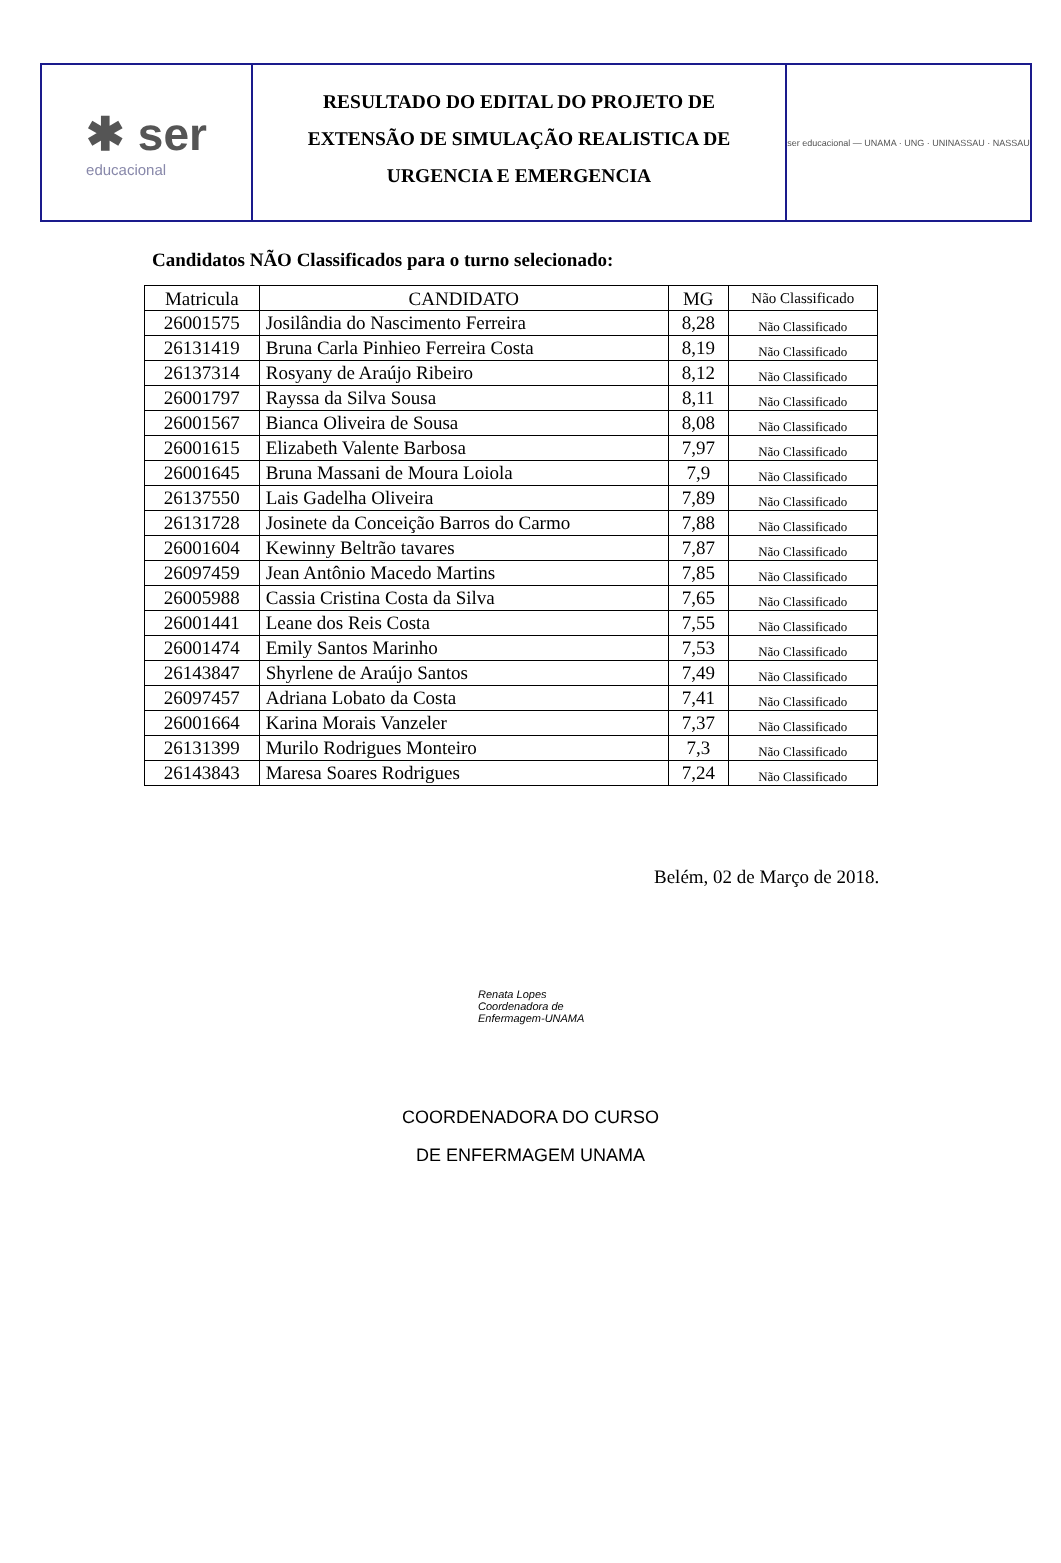✱ ser
educacional
RESULTADO DO EDITAL DO PROJETO DE
EXTENSÃO DE SIMULAÇÃO REALISTICA DE
URGENCIA E EMERGENCIA
ser educacional — UNAMA · UNG · UNINASSAU · NASSAU
Candidatos NÃO Classificados para o turno selecionado:
| Matricula | CANDIDATO | MG | Não Classificado |
| --- | --- | --- | --- |
| 26001575 | Josilândia do Nascimento Ferreira | 8,28 | Não Classificado |
| 26131419 | Bruna Carla Pinhieo Ferreira Costa | 8,19 | Não Classificado |
| 26137314 | Rosyany de Araújo Ribeiro | 8,12 | Não Classificado |
| 26001797 | Rayssa da Silva Sousa | 8,11 | Não Classificado |
| 26001567 | Bianca Oliveira de Sousa | 8,08 | Não Classificado |
| 26001615 | Elizabeth Valente Barbosa | 7,97 | Não Classificado |
| 26001645 | Bruna Massani de Moura Loiola | 7,9 | Não Classificado |
| 26137550 | Lais Gadelha Oliveira | 7,89 | Não Classificado |
| 26131728 | Josinete da Conceição Barros do Carmo | 7,88 | Não Classificado |
| 26001604 | Kewinny Beltrão tavares | 7,87 | Não Classificado |
| 26097459 | Jean Antônio Macedo Martins | 7,85 | Não Classificado |
| 26005988 | Cassia Cristina Costa da Silva | 7,65 | Não Classificado |
| 26001441 | Leane dos Reis Costa | 7,55 | Não Classificado |
| 26001474 | Emily Santos Marinho | 7,53 | Não Classificado |
| 26143847 | Shyrlene de Araújo Santos | 7,49 | Não Classificado |
| 26097457 | Adriana Lobato da Costa | 7,41 | Não Classificado |
| 26001664 | Karina Morais Vanzeler | 7,37 | Não Classificado |
| 26131399 | Murilo Rodrigues Monteiro | 7,3 | Não Classificado |
| 26143843 | Maresa Soares Rodrigues | 7,24 | Não Classificado |
Belém, 02 de Março de 2018.
Renata Lopes
Coordenadora de
Enfermagem-UNAMA
COORDENADORA DO CURSO
DE ENFERMAGEM UNAMA